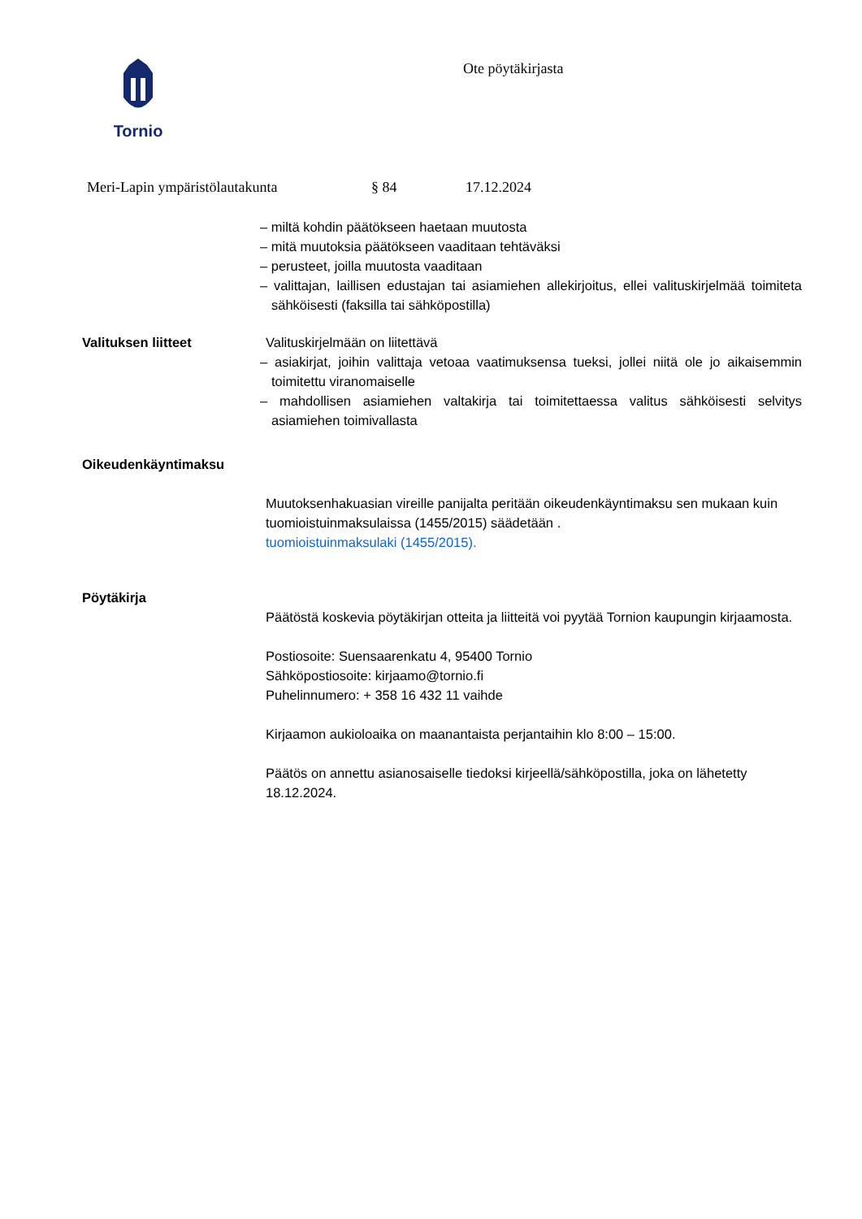Tornio
Ote pöytäkirjasta
Meri-Lapin ympäristölautakunta § 84 17.12.2024
– miltä kohdin päätökseen haetaan muutosta
– mitä muutoksia päätökseen vaaditaan tehtäväksi
– perusteet, joilla muutosta vaaditaan
– valittajan, laillisen edustajan tai asiamiehen allekirjoitus, ellei valituskirjelmää toimiteta sähköisesti (faksilla tai sähköpostilla)
Valituksen liitteet Valituskirjelmään on liitettävä
– asiakirjat, joihin valittaja vetoaa vaatimuksensa tueksi, jollei niitä ole jo aikaisemmin toimitettu viranomaiselle
– mahdollisen asiamiehen valtakirja tai toimitettaessa valitus sähköisesti selvitys asiamiehen toimivallasta
Oikeudenkäyntimaksu
Muutoksenhakuasian vireille panijalta peritään oikeudenkäyntimaksu sen mukaan kuin tuomioistuinmaksulaissa (1455/2015) säädetään .
tuomioistuinmaksulaki (1455/2015).
Pöytäkirja
Päätöstä koskevia pöytäkirjan otteita ja liitteitä voi pyytää Tornion kaupungin kirjaamosta.
Postiosoite: Suensaarenkatu 4, 95400 Tornio
Sähköpostiosoite: kirjaamo@tornio.fi
Puhelinnumero: + 358 16 432 11 vaihde
Kirjaamon aukioloaika on maanantaista perjantaihin klo 8:00 – 15:00.
Päätös on annettu asianosaiselle tiedoksi kirjeellä/sähköpostilla, joka on lähetetty 18.12.2024.